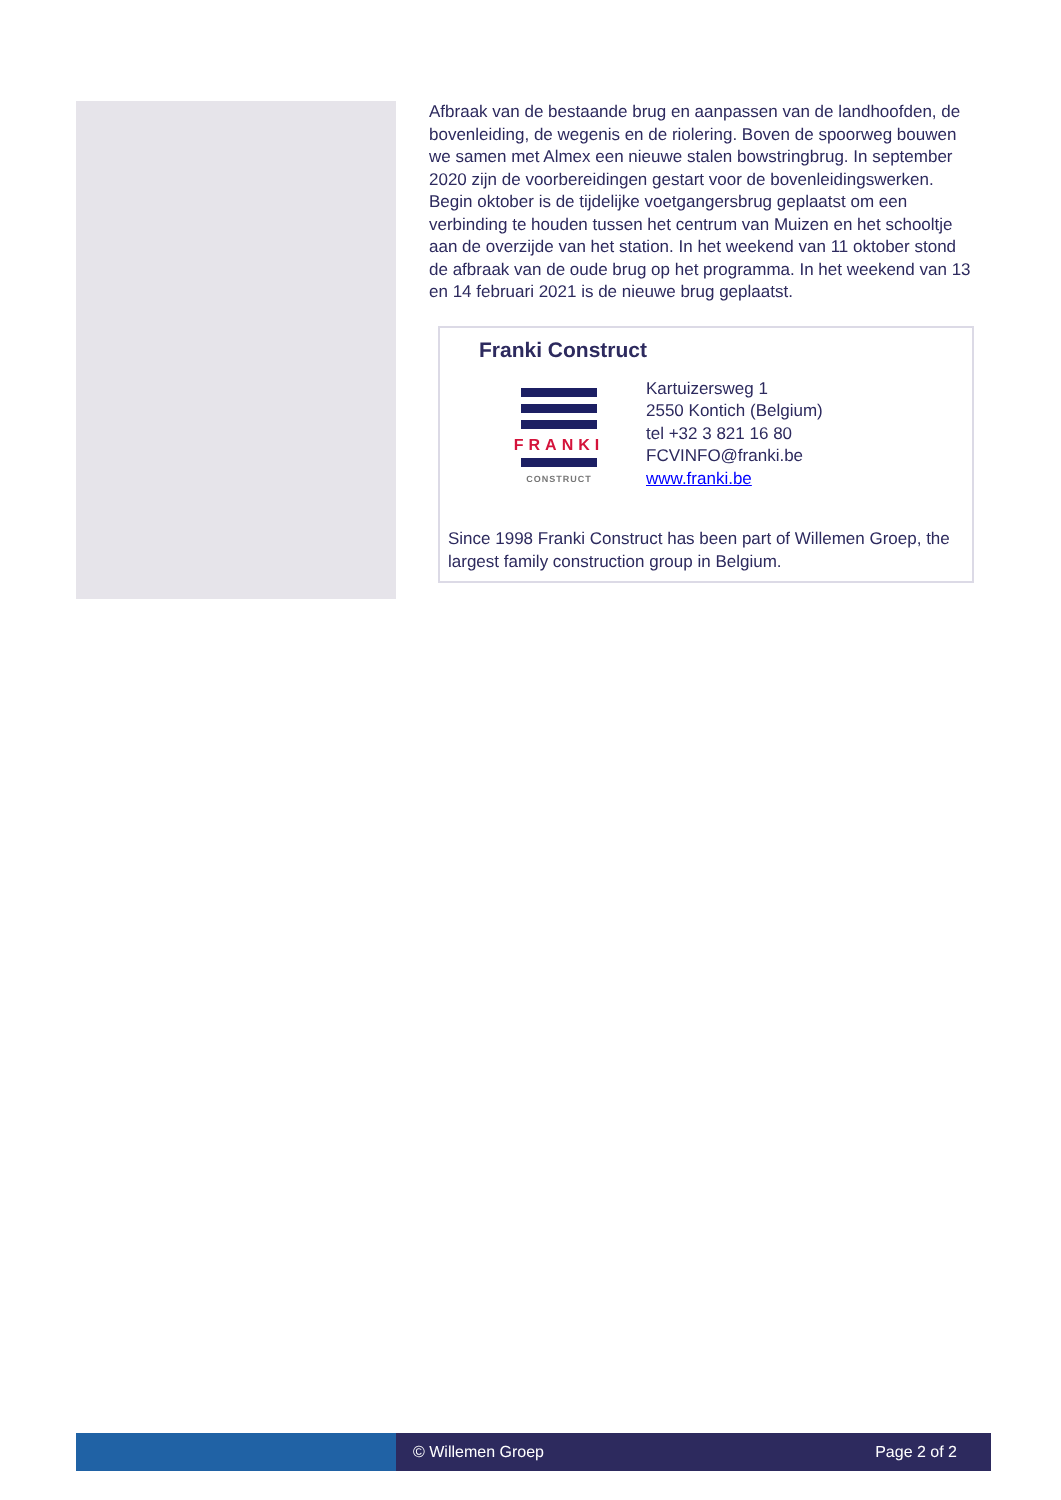Afbraak van de bestaande brug en aanpassen van de landhoofden, de bovenleiding, de wegenis en de riolering. Boven de spoorweg bouwen we samen met Almex een nieuwe stalen bowstringbrug. In september 2020 zijn de voorbereidingen gestart voor de bovenleidingswerken. Begin oktober is de tijdelijke voetgangersbrug geplaatst om een verbinding te houden tussen het centrum van Muizen en het schooltje aan de overzijde van het station. In het weekend van 11 oktober stond de afbraak van de oude brug op het programma. In het weekend van 13 en 14 februari 2021 is de nieuwe brug geplaatst.
Franki Construct
FRANKI
CONSTRUCT
Kartuizersweg 1
2550 Kontich (Belgium)
tel +32 3 821 16 80
FCVINFO@franki.be
www.franki.be
Since 1998 Franki Construct has been part of Willemen Groep, the largest family construction group in Belgium.
© Willemen Groep Page 2 of 2